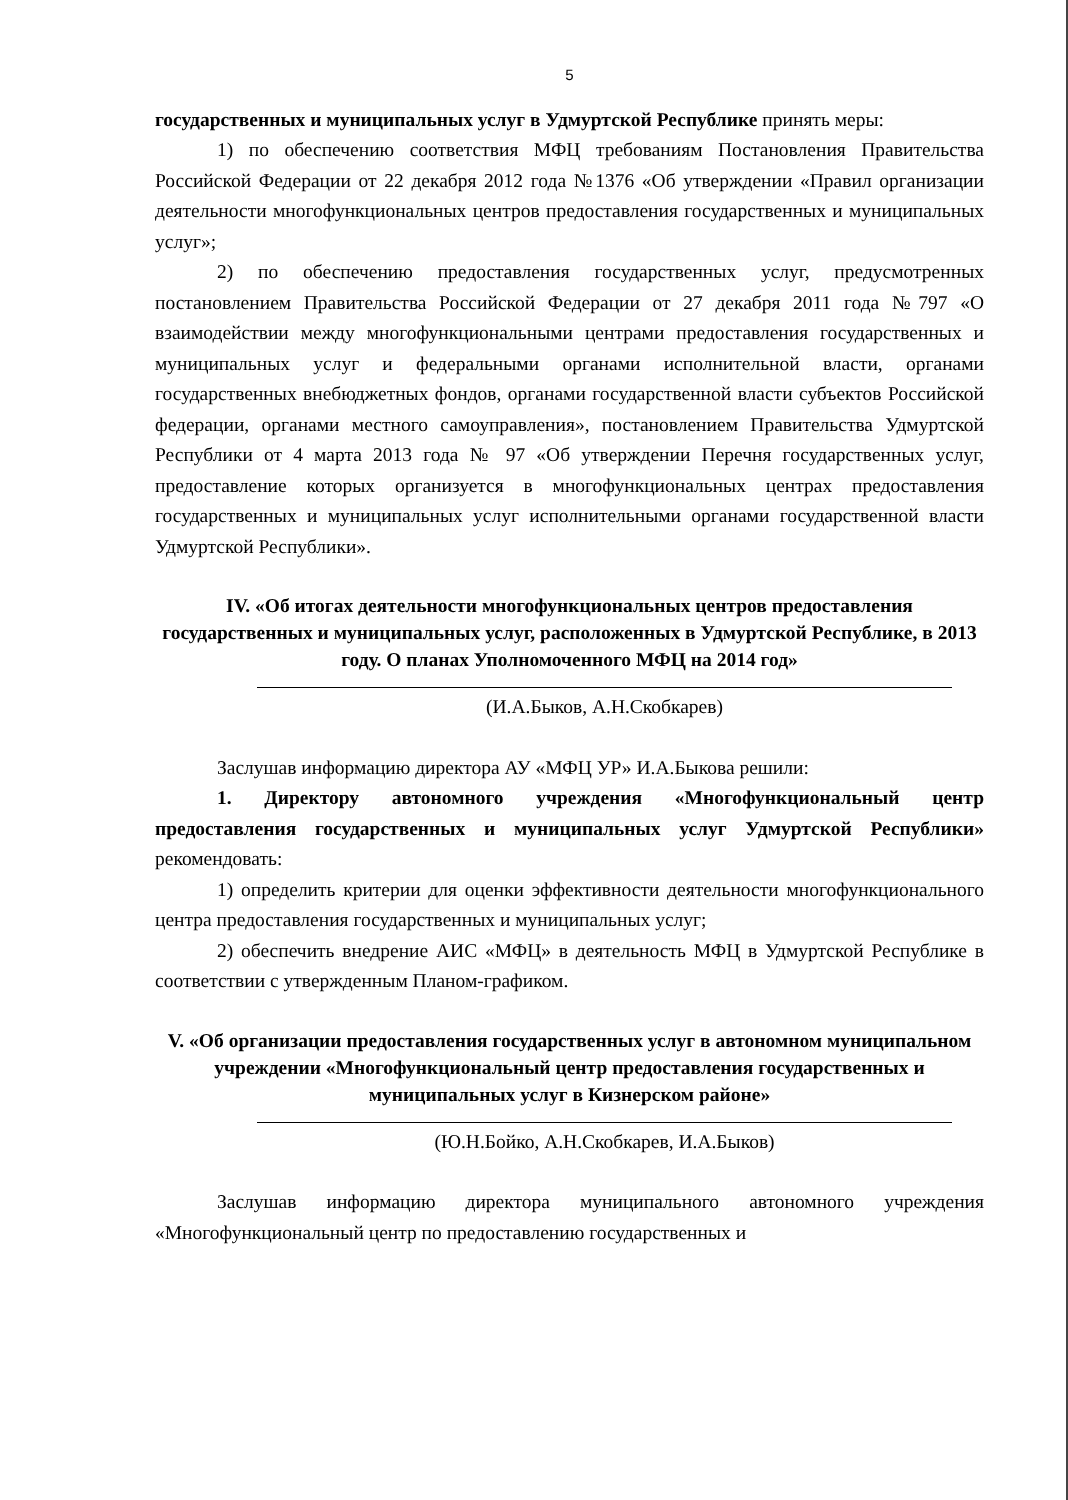5
государственных и муниципальных услуг в Удмуртской Республике принять меры:
1) по обеспечению соответствия МФЦ требованиям Постановления Правительства Российской Федерации от 22 декабря 2012 года №1376 «Об утверждении «Правил организации деятельности многофункциональных центров предоставления государственных и муниципальных услуг»;
2) по обеспечению предоставления государственных услуг, предусмотренных постановлением Правительства Российской Федерации от 27 декабря 2011 года №797 «О взаимодействии между многофункциональными центрами предоставления государственных и муниципальных услуг и федеральными органами исполнительной власти, органами государственных внебюджетных фондов, органами государственной власти субъектов Российской федерации, органами местного самоуправления», постановлением Правительства Удмуртской Республики от 4 марта 2013 года № 97 «Об утверждении Перечня государственных услуг, предоставление которых организуется в многофункциональных центрах предоставления государственных и муниципальных услуг исполнительными органами государственной власти Удмуртской Республики».
IV. «Об итогах деятельности многофункциональных центров предоставления государственных и муниципальных услуг, расположенных в Удмуртской Республике, в 2013 году. О планах Уполномоченного МФЦ на 2014 год»
(И.А.Быков, А.Н.Скобкарев)
Заслушав информацию директора АУ «МФЦ УР» И.А.Быкова решили:
1. Директору автономного учреждения «Многофункциональный центр предоставления государственных и муниципальных услуг Удмуртской Республики» рекомендовать:
1) определить критерии для оценки эффективности деятельности многофункционального центра предоставления государственных и муниципальных услуг;
2) обеспечить внедрение АИС «МФЦ» в деятельность МФЦ в Удмуртской Республике в соответствии с утвержденным Планом-графиком.
V. «Об организации предоставления государственных услуг в автономном муниципальном учреждении «Многофункциональный центр предоставления государственных и муниципальных услуг в Кизнерском районе»
(Ю.Н.Бойко, А.Н.Скобкарев, И.А.Быков)
Заслушав информацию директора муниципального автономного учреждения «Многофункциональный центр по предоставлению государственных и